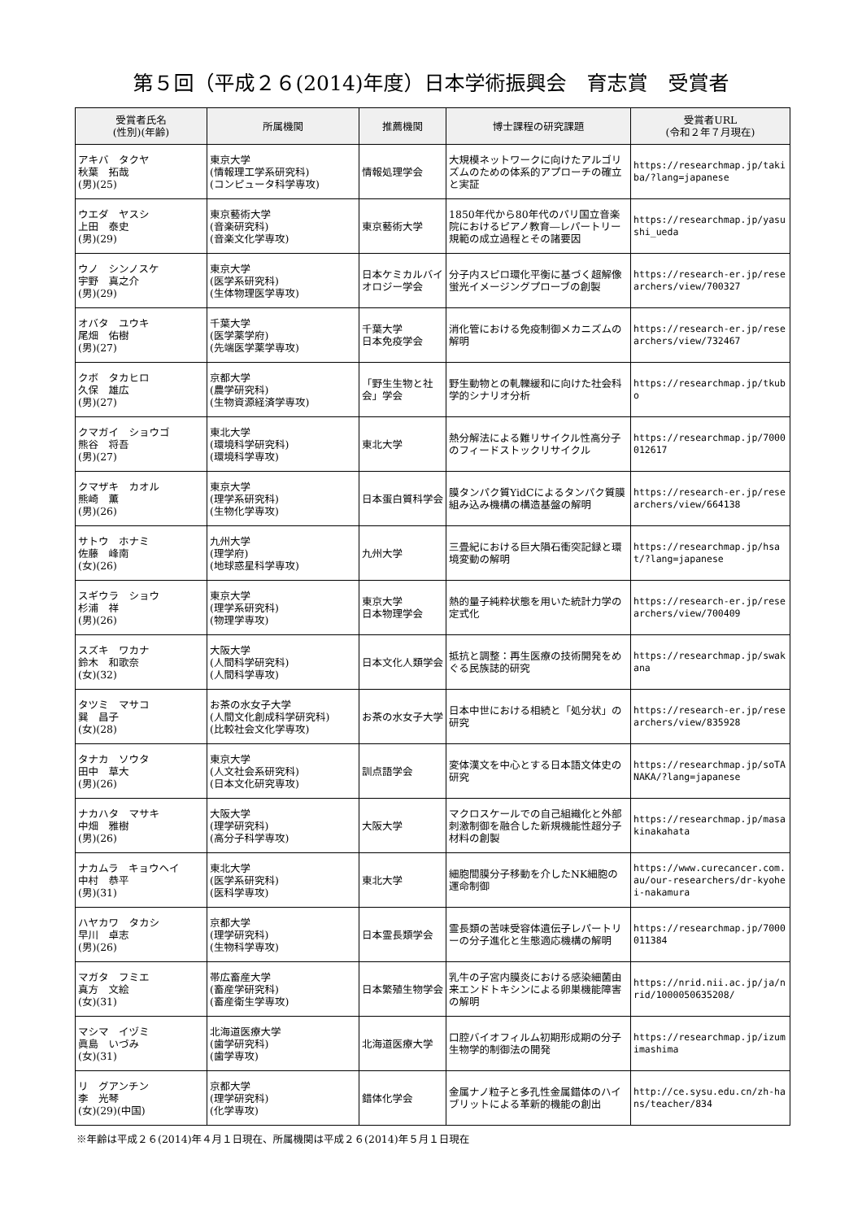第５回（平成２６(2014)年度）日本学術振興会　育志賞　受賞者
| 受賞者氏名 (性別)(年齢) | 所属機関 | 推薦機関 | 博士課程の研究課題 | 受賞者URL (令和２年７月現在) |
| --- | --- | --- | --- | --- |
| アキバ タクヤ 秋葉 拓哉 (男)(25) | 東京大学 (情報理工学系研究科) (コンピュータ科学専攻) | 情報処理学会 | 大規模ネットワークに向けたアルゴリズムのための体系的アプローチの確立と実証 | https://researchmap.jp/takiba/?lang=japanese |
| ウエダ ヤスシ 上田 泰史 (男)(29) | 東京藝術大学 (音楽研究科) (音楽文化学専攻) | 東京藝術大学 | 1850年代から80年代のパリ国立音楽院におけるピアノ教育―レパートリー規範の成立過程とその諸要因 | https://researchmap.jp/yasushi_ueda |
| ウノ シンノスケ 宇野 真之介 (男)(29) | 東京大学 (医学系研究科) (生体物理医学専攻) | 日本ケミカルバイオロジー学会 | 分子内スピロ環化平衡に基づく超解像蛍光イメージングプローブの創製 | https://research-er.jp/researchers/view/700327 |
| オバタ ユウキ 尾畑 佑樹 (男)(27) | 千葉大学 (医学薬学府) (先端医学薬学専攻) | 千葉大学 日本免疫学会 | 消化管における免疫制御メカニズムの解明 | https://research-er.jp/researchers/view/732467 |
| クボ タカヒロ 久保 雄広 (男)(27) | 京都大学 (農学研究科) (生物資源経済学専攻) | 「野生生物と社会」学会 | 野生動物との軋轢緩和に向けた社会科学的シナリオ分析 | https://researchmap.jp/tkubo |
| クマガイ ショウゴ 熊谷 将吾 (男)(27) | 東北大学 (環境科学研究科) (環境科学専攻) | 東北大学 | 熱分解法による難リサイクル性高分子のフィードストックリサイクル | https://researchmap.jp/7000012617 |
| クマザキ カオル 熊崎 薫 (男)(26) | 東京大学 (理学系研究科) (生物化学専攻) | 日本蛋白質科学会 | 膜タンパク質YidCによるタンパク質膜組み込み機構の構造基盤の解明 | https://research-er.jp/researchers/view/664138 |
| サトウ ホナミ 佐藤 峰南 (女)(26) | 九州大学 (理学府) (地球惑星科学専攻) | 九州大学 | 三畳紀における巨大隕石衝突記録と環境変動の解明 | https://researchmap.jp/hsat/?lang=japanese |
| スギウラ ショウ 杉浦 祥 (男)(26) | 東京大学 (理学系研究科) (物理学専攻) | 東京大学 日本物理学会 | 熱的量子純粋状態を用いた統計力学の定式化 | https://research-er.jp/researchers/view/700409 |
| スズキ ワカナ 鈴木 和歌奈 (女)(32) | 大阪大学 (人間科学研究科) (人間科学専攻) | 日本文化人類学会 | 抵抗と調整：再生医療の技術開発をめぐる民族誌的研究 | https://researchmap.jp/swakana |
| タツミ マサコ 巽 昌子 (女)(28) | お茶の水女子大学 (人間文化創成科学研究科) (比較社会文化学専攻) | お茶の水女子大学 | 日本中世における相続と「処分状」の研究 | https://research-er.jp/researchers/view/835928 |
| タナカ ソウタ 田中 草大 (男)(26) | 東京大学 (人文社会系研究科) (日本文化研究専攻) | 訓点語学会 | 変体漢文を中心とする日本語文体史の研究 | https://researchmap.jp/soTANAKA/?lang=japanese |
| ナカハタ マサキ 中畑 雅樹 (男)(26) | 大阪大学 (理学研究科) (高分子科学専攻) | 大阪大学 | マクロスケールでの自己組織化と外部刺激制御を融合した新規機能性超分子材料の創製 | https://researchmap.jp/masakinakahata |
| ナカムラ キョウヘイ 中村 恭平 (男)(31) | 東北大学 (医学系研究科) (医科学専攻) | 東北大学 | 細胞間膜分子移動を介したNK細胞の運命制御 | https://www.curecancer.com.au/our-researchers/dr-kyohei-nakamura |
| ハヤカワ タカシ 早川 卓志 (男)(26) | 京都大学 (理学研究科) (生物科学専攻) | 日本霊長類学会 | 霊長類の苦味受容体遺伝子レパートリーの分子進化と生態適応機構の解明 | https://researchmap.jp/7000011384 |
| マガタ フミエ 真方 文絵 (女)(31) | 帯広畜産大学 (畜産学研究科) (畜産衛生学専攻) | 日本繁殖生物学会 | 乳牛の子宮内膜炎における感染細菌由来エンドトキシンによる卵巣機能障害の解明 | https://nrid.nii.ac.jp/ja/nrid/1000050635208/ |
| マシマ イヅミ 眞島 いづみ (女)(31) | 北海道医療大学 (歯学研究科) (歯学専攻) | 北海道医療大学 | 口腔バイオフィルム初期形成期の分子生物学的制御法の開発 | https://researchmap.jp/izumimashima |
| リ グアンチン 李 光琴 (女)(29)(中国) | 京都大学 (理学研究科) (化学専攻) | 錯体化学会 | 金属ナノ粒子と多孔性金属錯体のハイブリットによる革新的機能の創出 | http://ce.sysu.edu.cn/zh-hans/teacher/834 |
※年齢は平成２６(2014)年４月１日現在、所属機関は平成２６(2014)年５月１日現在